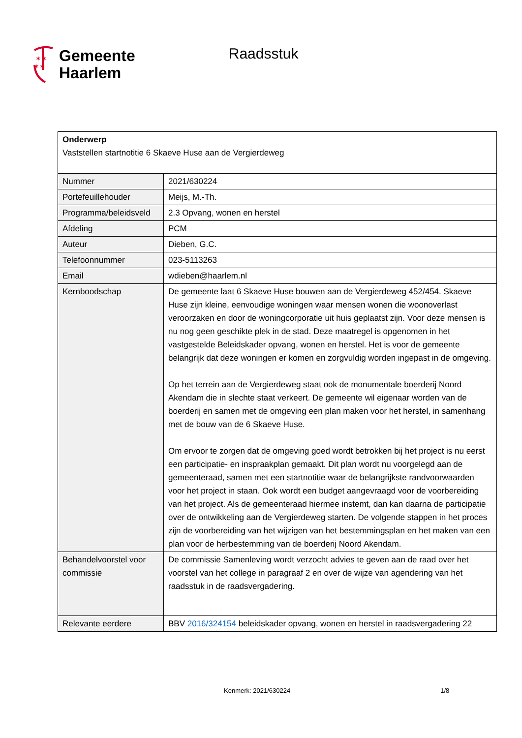✶✶
✶✶
Gemeente
Haarlem
Raadsstuk
| Onderwerp Vaststellen startnotitie 6 Skaeve Huse aan de Vergierdeweg | |
| Nummer | 2021/630224 |
| Portefeuillehouder | Meijs, M.-Th. |
| Programma/beleidsveld | 2.3 Opvang, wonen en herstel |
| Afdeling | PCM |
| Auteur | Dieben, G.C. |
| Telefoonnummer | 023-5113263 |
| Email | wdieben@haarlem.nl |
| Kernboodschap | De gemeente laat 6 Skaeve Huse bouwen aan de Vergierdeweg 452/454. Skaeve Huse zijn kleine, eenvoudige woningen waar mensen wonen die woonoverlast veroorzaken en door de woningcorporatie uit huis geplaatst zijn. Voor deze mensen is nu nog geen geschikte plek in de stad. Deze maatregel is opgenomen in het vastgestelde Beleidskader opvang, wonen en herstel. Het is voor de gemeente belangrijk dat deze woningen er komen en zorgvuldig worden ingepast in de omgeving. Op het terrein aan de Vergierdeweg staat ook de monumentale boerderij Noord Akendam die in slechte staat verkeert. De gemeente wil eigenaar worden van de boerderij en samen met de omgeving een plan maken voor het herstel, in samenhang met de bouw van de 6 Skaeve Huse. Om ervoor te zorgen dat de omgeving goed wordt betrokken bij het project is nu eerst een participatie- en inspraakplan gemaakt. Dit plan wordt nu voorgelegd aan de gemeenteraad, samen met een startnotitie waar de belangrijkste randvoorwaarden voor het project in staan. Ook wordt een budget aangevraagd voor de voorbereiding van het project. Als de gemeenteraad hiermee instemt, dan kan daarna de participatie over de ontwikkeling aan de Vergierdeweg starten. De volgende stappen in het proces zijn de voorbereiding van het wijzigen van het bestemmingsplan en het maken van een plan voor de herbestemming van de boerderij Noord Akendam. |
| Behandelvoorstel voor commissie | De commissie Samenleving wordt verzocht advies te geven aan de raad over het voorstel van het college in paragraaf 2 en over de wijze van agendering van het raadsstuk in de raadsvergadering. |
| Relevante eerdere | BBV 2016/324154 beleidskader opvang, wonen en herstel in raadsvergadering 22 |
Kenmerk: 2021/630224 1/8